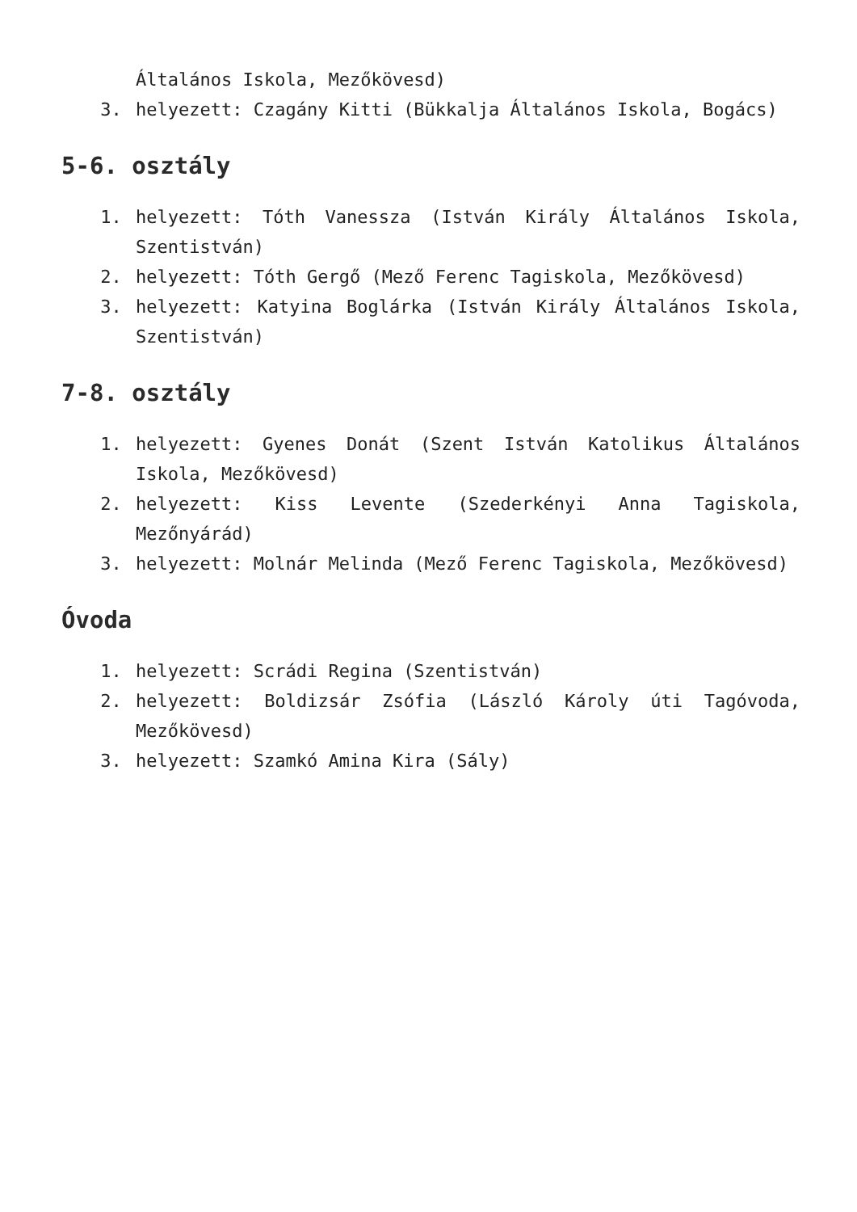Általános Iskola, Mezőkövesd)
3. helyezett: Czagány Kitti (Bükkalja Általános Iskola, Bogács)
5-6. osztály
1. helyezett: Tóth Vanessza (István Király Általános Iskola, Szentistván)
2. helyezett: Tóth Gergő (Mező Ferenc Tagiskola, Mezőkövesd)
3. helyezett: Katyina Boglárka (István Király Általános Iskola, Szentistván)
7-8. osztály
1. helyezett: Gyenes Donát (Szent István Katolikus Általános Iskola, Mezőkövesd)
2. helyezett: Kiss Levente (Szederkényi Anna Tagiskola, Mezőnyárád)
3. helyezett: Molnár Melinda (Mező Ferenc Tagiskola, Mezőkövesd)
Óvoda
1. helyezett: Scrádi Regina (Szentistván)
2. helyezett: Boldizsár Zsófia (László Károly úti Tagóvoda, Mezőkövesd)
3. helyezett: Szamkó Amina Kira (Sály)